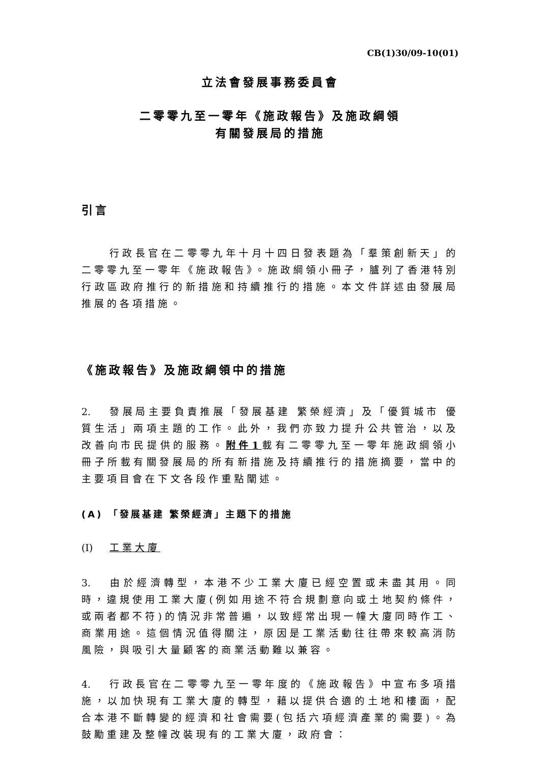CB(1)30/09-10(01)
立法會發展事務委員會
二零零九至一零年《施政報告》及施政綱領
有關發展局的措施
引言
行政長官在二零零九年十月十四日發表題為「羣策創新天」的二零零九至一零年《施政報告》。施政綱領小冊子，臚列了香港特別行政區政府推行的新措施和持續推行的措施。本文件詳述由發展局推展的各項措施。
《施政報告》及施政綱領中的措施
2. 發展局主要負責推展「發展基建 繁榮經濟」及「優質城市 優質生活」兩項主題的工作。此外，我們亦致力提升公共管治，以及改善向市民提供的服務。附件1載有二零零九至一零年施政綱領小冊子所載有關發展局的所有新措施及持續推行的措施摘要，當中的主要項目會在下文各段作重點闡述。
(A) 「發展基建 繁榮經濟」主題下的措施
(I) 工業大廈
3. 由於經濟轉型，本港不少工業大廈已經空置或未盡其用。同時，違規使用工業大廈(例如用途不符合規劃意向或土地契約條件，或兩者都不符)的情況非常普遍，以致經常出現一幢大廈同時作工、商業用途。這個情況值得關注，原因是工業活動往往帶來較高消防風險，與吸引大量顧客的商業活動難以兼容。
4. 行政長官在二零零九至一零年度的《施政報告》中宣布多項措施，以加快現有工業大廈的轉型，藉以提供合適的土地和樓面，配合本港不斷轉變的經濟和社會需要(包括六項經濟產業的需要)。為鼓勵重建及整幢改裝現有的工業大廈，政府會：